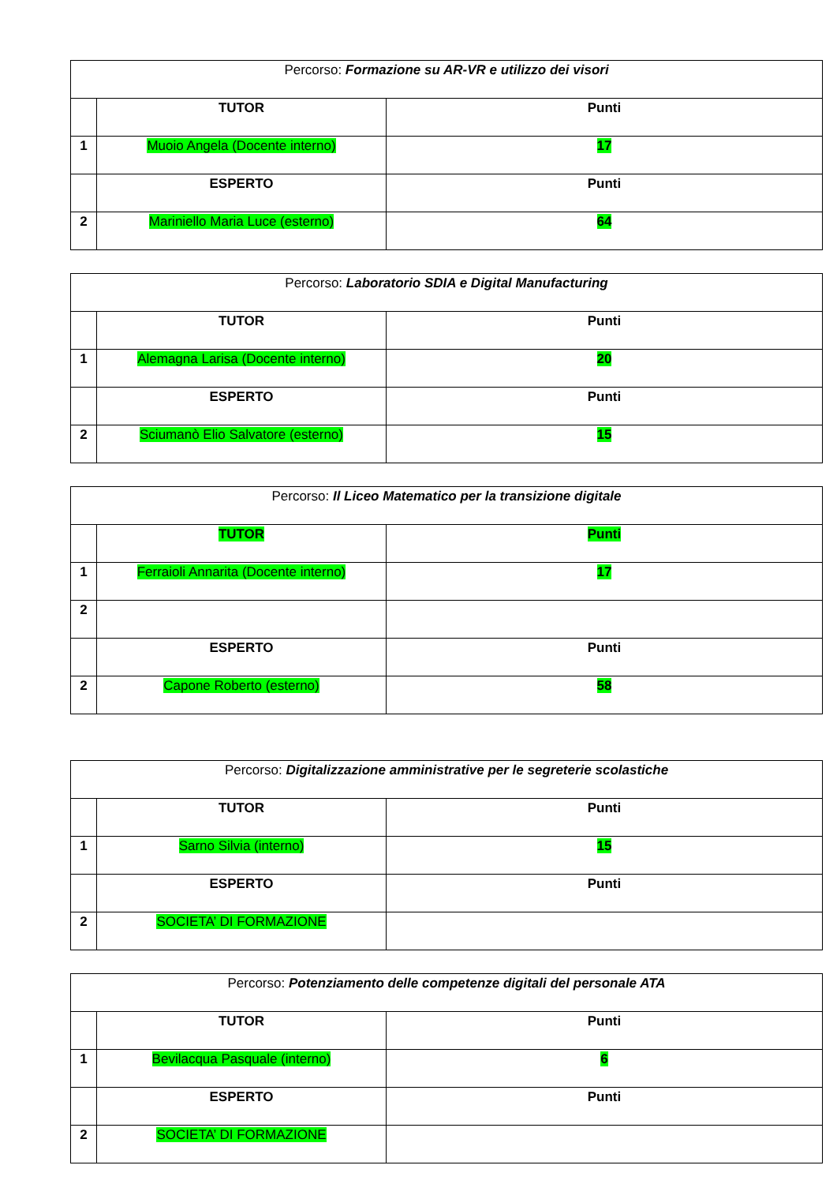| Percorso: Formazione su AR-VR e utilizzo dei visori | | |
| | TUTOR | Punti |
| 1 | Muoio Angela (Docente interno) | 17 |
| | ESPERTO | Punti |
| 2 | Mariniello Maria Luce (esterno) | 64 |
| Percorso: Laboratorio SDIA e Digital Manufacturing | | |
| | TUTOR | Punti |
| 1 | Alemagna Larisa (Docente interno) | 20 |
| | ESPERTO | Punti |
| 2 | Sciumanò Elio Salvatore (esterno) | 15 |
| Percorso: Il Liceo Matematico per la transizione digitale | | |
| | TUTOR | Punti |
| 1 | Ferraioli Annarita (Docente interno) | 17 |
| 2 | | |
| | ESPERTO | Punti |
| 2 | Capone Roberto (esterno) | 58 |
| Percorso: Digitalizzazione amministrative per le segreterie scolastiche | | |
| | TUTOR | Punti |
| 1 | Sarno Silvia (interno) | 15 |
| | ESPERTO | Punti |
| 2 | SOCIETA’ DI FORMAZIONE | |
| Percorso: Potenziamento delle competenze digitali del personale ATA | | |
| | TUTOR | Punti |
| 1 | Bevilacqua Pasquale (interno) | 6 |
| | ESPERTO | Punti |
| 2 | SOCIETA’ DI FORMAZIONE | |